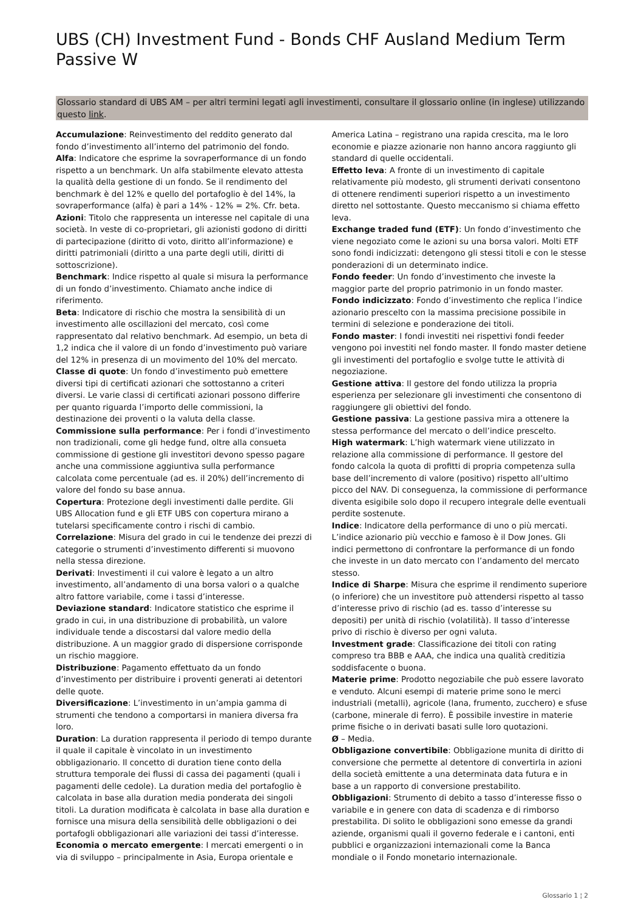UBS (CH) Investment Fund - Bonds CHF Ausland Medium Term Passive W
Glossario standard di UBS AM – per altri termini legati agli investimenti, consultare il glossario online (in inglese) utilizzando questo link.
Accumulazione: Reinvestimento del reddito generato dal fondo d’investimento all’interno del patrimonio del fondo.
Alfa: Indicatore che esprime la sovraperformance di un fondo rispetto a un benchmark. Un alfa stabilmente elevato attesta la qualità della gestione di un fondo. Se il rendimento del benchmark è del 12% e quello del portafoglio è del 14%, la sovraperformance (alfa) è pari a 14% - 12% = 2%. Cfr. beta.
Azioni: Titolo che rappresenta un interesse nel capitale di una società. In veste di co-proprietari, gli azionisti godono di diritti di partecipazione (diritto di voto, diritto all’informazione) e diritti patrimoniali (diritto a una parte degli utili, diritti di sottoscrizione).
Benchmark: Indice rispetto al quale si misura la performance di un fondo d’investimento. Chiamato anche indice di riferimento.
Beta: Indicatore di rischio che mostra la sensibilità di un investimento alle oscillazioni del mercato, così come rappresentato dal relativo benchmark. Ad esempio, un beta di 1,2 indica che il valore di un fondo d’investimento può variare del 12% in presenza di un movimento del 10% del mercato.
Classe di quote: Un fondo d’investimento può emettere diversi tipi di certificati azionari che sottostanno a criteri diversi. Le varie classi di certificati azionari possono differire per quanto riguarda l’importo delle commissioni, la destinazione dei proventi o la valuta della classe.
Commissione sulla performance: Per i fondi d’investimento non tradizionali, come gli hedge fund, oltre alla consueta commissione di gestione gli investitori devono spesso pagare anche una commissione aggiuntiva sulla performance calcolata come percentuale (ad es. il 20%) dell’incremento di valore del fondo su base annua.
Copertura: Protezione degli investimenti dalle perdite. Gli UBS Allocation fund e gli ETF UBS con copertura mirano a tutelarsi specificamente contro i rischi di cambio.
Correlazione: Misura del grado in cui le tendenze dei prezzi di categorie o strumenti d’investimento differenti si muovono nella stessa direzione.
Derivati: Investimenti il cui valore è legato a un altro investimento, all’andamento di una borsa valori o a qualche altro fattore variabile, come i tassi d’interesse.
Deviazione standard: Indicatore statistico che esprime il grado in cui, in una distribuzione di probabilità, un valore individuale tende a discostarsi dal valore medio della distribuzione. A un maggior grado di dispersione corrisponde un rischio maggiore.
Distribuzione: Pagamento effettuato da un fondo d’investimento per distribuire i proventi generati ai detentori delle quote.
Diversificazione: L’investimento in un’ampia gamma di strumenti che tendono a comportarsi in maniera diversa fra loro.
Duration: La duration rappresenta il periodo di tempo durante il quale il capitale è vincolato in un investimento obbligazionario. Il concetto di duration tiene conto della struttura temporale dei flussi di cassa dei pagamenti (quali i pagamenti delle cedole). La duration media del portafoglio è calcolata in base alla duration media ponderata dei singoli titoli. La duration modificata è calcolata in base alla duration e fornisce una misura della sensibilità delle obbligazioni o dei portafogli obbligazionari alle variazioni dei tassi d’interesse.
Economia o mercato emergente: I mercati emergenti o in via di sviluppo – principalmente in Asia, Europa orientale e America Latina – registrano una rapida crescita, ma le loro economie e piazze azionarie non hanno ancora raggiunto gli standard di quelle occidentali.
Effetto leva: A fronte di un investimento di capitale relativamente più modesto, gli strumenti derivati consentono di ottenere rendimenti superiori rispetto a un investimento diretto nel sottostante. Questo meccanismo si chiama effetto leva.
Exchange traded fund (ETF): Un fondo d’investimento che viene negoziato come le azioni su una borsa valori. Molti ETF sono fondi indicizzati: detengono gli stessi titoli e con le stesse ponderazioni di un determinato indice.
Fondo feeder: Un fondo d’investimento che investe la maggior parte del proprio patrimonio in un fondo master.
Fondo indicizzato: Fondo d’investimento che replica l’indice azionario prescelto con la massima precisione possibile in termini di selezione e ponderazione dei titoli.
Fondo master: I fondi investiti nei rispettivi fondi feeder vengono poi investiti nel fondo master. Il fondo master detiene gli investimenti del portafoglio e svolge tutte le attività di negoziazione.
Gestione attiva: Il gestore del fondo utilizza la propria esperienza per selezionare gli investimenti che consentono di raggiungere gli obiettivi del fondo.
Gestione passiva: La gestione passiva mira a ottenere la stessa performance del mercato o dell’indice prescelto.
High watermark: L’high watermark viene utilizzato in relazione alla commissione di performance. Il gestore del fondo calcola la quota di profitti di propria competenza sulla base dell’incremento di valore (positivo) rispetto all’ultimo picco del NAV. Di conseguenza, la commissione di performance diventa esigibile solo dopo il recupero integrale delle eventuali perdite sostenute.
Indice: Indicatore della performance di uno o più mercati. L’indice azionario più vecchio e famoso è il Dow Jones. Gli indici permettono di confrontare la performance di un fondo che investe in un dato mercato con l’andamento del mercato stesso.
Indice di Sharpe: Misura che esprime il rendimento superiore (o inferiore) che un investitore può attendersi rispetto al tasso d’interesse privo di rischio (ad es. tasso d’interesse su depositi) per unità di rischio (volatilità). Il tasso d’interesse privo di rischio è diverso per ogni valuta.
Investment grade: Classificazione dei titoli con rating compreso tra BBB e AAA, che indica una qualità creditizia soddisfacente o buona.
Materie prime: Prodotto negoziabile che può essere lavorato e venduto. Alcuni esempi di materie prime sono le merci industriali (metalli), agricole (lana, frumento, zucchero) e sfuse (carbone, minerale di ferro). È possibile investire in materie prime fisiche o in derivati basati sulle loro quotazioni.
Ø – Media.
Obbligazione convertibile: Obbligazione munita di diritto di conversione che permette al detentore di convertirla in azioni della società emittente a una determinata data futura e in base a un rapporto di conversione prestabilito.
Obbligazioni: Strumento di debito a tasso d’interesse fisso o variabile e in genere con data di scadenza e di rimborso prestabilita. Di solito le obbligazioni sono emesse da grandi aziende, organismi quali il governo federale e i cantoni, enti pubblici e organizzazioni internazionali come la Banca mondiale o il Fondo monetario internazionale.
Glossario 1 ¦ 2